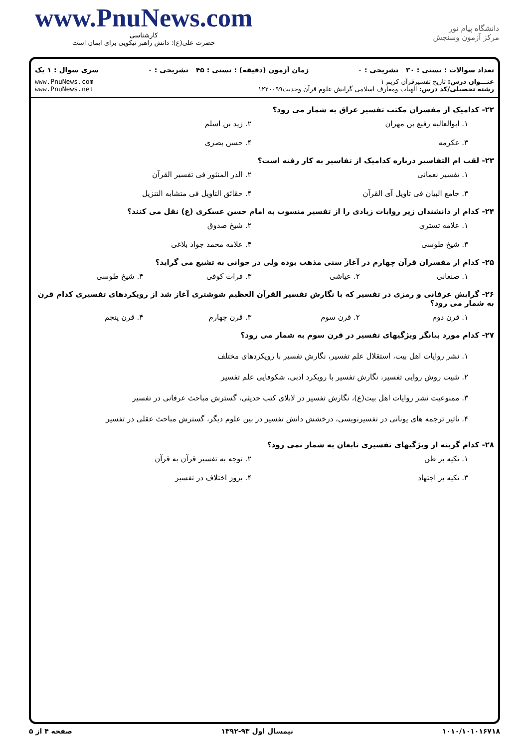www.PnuNews.com
کارشناسی
حضرت علی(ع): دانش راهبر نیکویی برای ایمان است
دانشگاه پیام نور
مرکز آزمون وسنجش
تعداد سوالات : تستی : ۳۰ تشریحی : ۰ زمان آزمون (دقیقه) : تستی : ۴۵ تشریحی : ۰ سری سوال : ۱ یک
عنـــوان درس: تاریخ تفسیرقرآن کریم ۱
رشته تحصیلی/کد درس: الهیات ومعارف اسلامی گرایش علوم قرآن وحدیث۱۲۲۰۰۹۹
www.PnuNews.com
www.PnuNews.net
۲۲- کدامیک از مفسران مکتب تفسیر عراق به شمار می رود؟
۱. ابوالعالیه رفیع بن مهران ۲. زید بن اسلم ۳. عکرمه ۴. حسن بصری
۲۳- لقب ام التفاسیر درباره کدامیک از تفاسیر به کار رفته است؟
۱. تفسیر نعمانی ۲. الدر المنثور فی تفسیر القرآن ۳. جامع البیان فی تاویل آی القرآن ۴. حقائق التاویل فی متشابه التنزیل
۲۴- کدام از دانشندان زیر روایات زیادی را از تفسیر منسوب به امام حسن عسکری (ع) نقل می کنند؟
۱. علامه تستری ۲. شیخ صدوق ۳. شیخ طوسی ۴. علامه محمد جواد بلاغی
۲۵- کدام از مفسران قرآن چهارم در آغاز سنی مذهب بوده ولی در جوانی به تشیع می گراید؟
۱. صنعانی ۲. عیاشی ۳. فرات کوفی ۴. شیخ طوسی
۲۶- گرایش عرفانی و رمزی در تفسیر که با نگارش تفسیر القرآن العظیم شوشتری آغاز شد از رویکردهای تفسیری کدام قرن به شمار می رود؟
۱. قرن دوم ۲. قرن سوم ۳. قرن چهارم ۴. قرن پنجم
۲۷- کدام مورد بیانگر ویژگیهای تفسیر در قرن سوم به شمار می رود؟
۱. نشر روایات اهل بیت، استقلال علم تفسیر، نگارش تفسیر با رویکردهای مختلف
۲. تثبیت روش روایی تفسیر، نگارش تفسیر با رویکرد ادبی، شکوفایی علم تفسیر
۳. ممنوعیت نشر روایات اهل بیت(ع)، نگارش تفسیر در لابلای کتب حدیثی، گسترش مباحث عرفانی در تفسیر
۴. تاثیر ترجمه های یونانی در تفسیرنویسی، درخشش دانش تفسیر در بین علوم دیگر، گسترش مباحث عقلی در تفسیر
۲۸- کدام گزینه از ویژگیهای تفسیری تابعان به شمار نمی رود؟
۱. تکیه بر ظن ۲. توجه به تفسیر قرآن به قرآن ۳. تکیه بر اجتهاد ۴. بروز اختلاف در تفسیر
۱۰۱۰/۱۰۱۰۱۶۷۱۸ نیمسال اول ۹۳-۱۳۹۲ صفحه ۴ از ۵